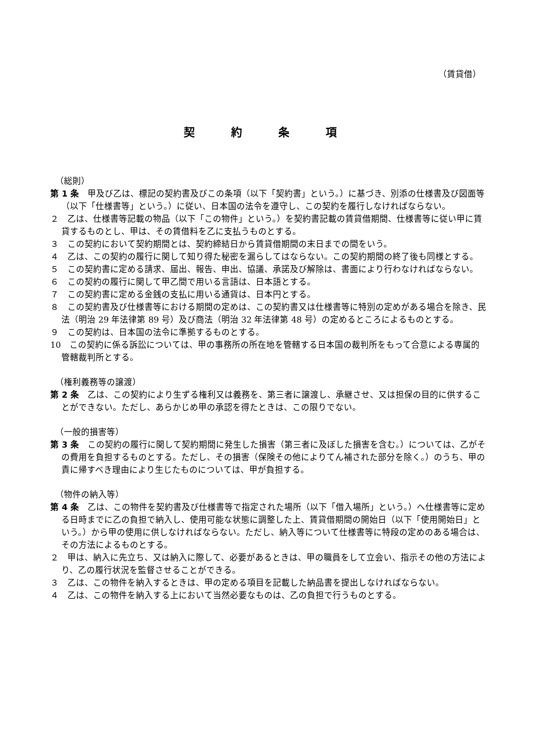（賃貸借）
契約条項
（総則）
第 1 条　甲及び乙は、標記の契約書及びこの条項（以下「契約書」という。）に基づき、別添の仕様書及び図面等（以下「仕様書等」という。）に従い、日本国の法令を遵守し、この契約を履行しなければならない。
２　乙は、仕様書等記載の物品（以下「この物件」という。）を契約書記載の賃貸借期間、仕様書等に従い甲に賃貸するものとし、甲は、その賃借料を乙に支払うものとする。
３　この契約において契約期間とは、契約締結日から賃貸借期間の末日までの間をいう。
４　乙は、この契約の履行に関して知り得た秘密を漏らしてはならない。この契約期間の終了後も同様とする。
５　この契約書に定める請求、届出、報告、申出、協議、承諾及び解除は、書面により行わなければならない。
６　この契約の履行に関して甲乙間で用いる言語は、日本語とする。
７　この契約書に定める金銭の支払に用いる通貨は、日本円とする。
８　この契約書及び仕様書等における期間の定めは、この契約書又は仕様書等に特別の定めがある場合を除き、民法（明治 29 年法律第 89 号）及び商法（明治 32 年法律第 48 号）の定めるところによるものとする。
９　この契約は、日本国の法令に準拠するものとする。
10　この契約に係る訴訟については、甲の事務所の所在地を管轄する日本国の裁判所をもって合意による専属的管轄裁判所とする。
（権利義務等の譲渡）
第 2 条　乙は、この契約により生ずる権利又は義務を、第三者に譲渡し、承継させ、又は担保の目的に供することができない。ただし、あらかじめ甲の承認を得たときは、この限りでない。
（一般的損害等）
第 3 条　この契約の履行に関して契約期間に発生した損害（第三者に及ぼした損害を含む。）については、乙がその費用を負担するものとする。ただし、その損害（保険その他によりてん補された部分を除く。）のうち、甲の責に帰すべき理由により生じたものについては、甲が負担する。
（物件の納入等）
第 4 条　乙は、この物件を契約書及び仕様書等で指定された場所（以下「借入場所」という。）へ仕様書等に定める日時までに乙の負担で納入し、使用可能な状態に調整した上、賃貸借期間の開始日（以下「使用開始日」という。）から甲の使用に供しなければならない。ただし、納入等について仕様書等に特段の定めのある場合は、その方法によるものとする。
２　甲は、納入に先立ち、又は納入に際して、必要があるときは、甲の職員をして立会い、指示その他の方法により、乙の履行状況を監督させることができる。
３　乙は、この物件を納入するときは、甲の定める項目を記載した納品書を提出しなければならない。
４　乙は、この物件を納入する上において当然必要なものは、乙の負担で行うものとする。